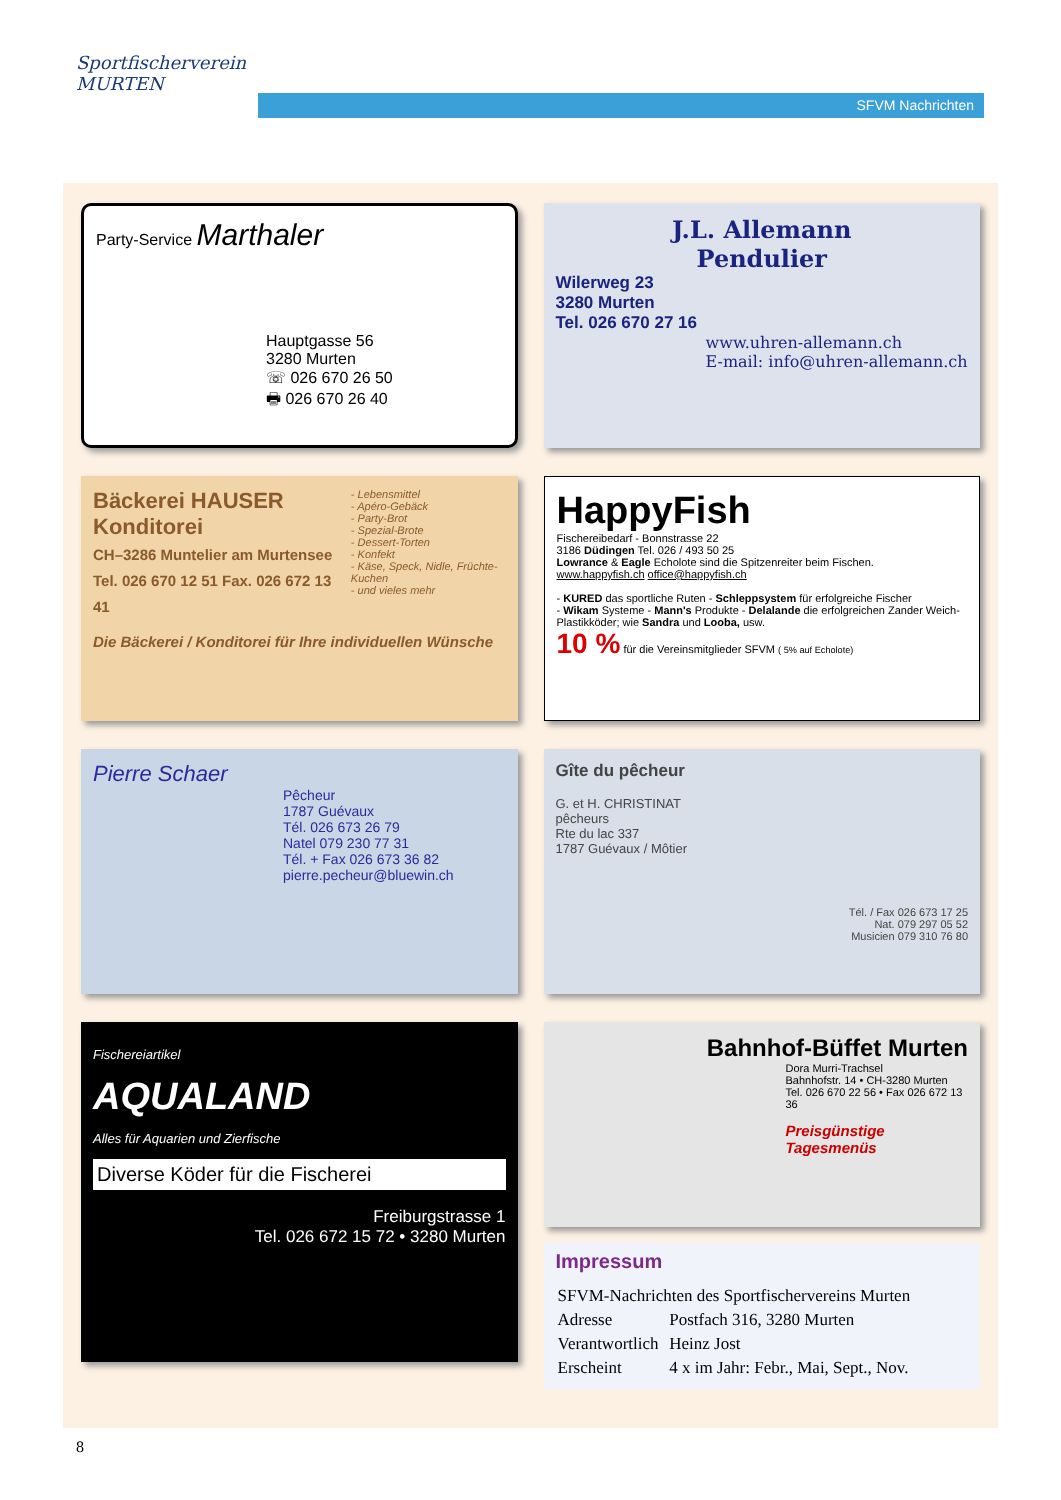Sportfischerverein MURTEN
SFVM Nachrichten
Party-Service Marthaler
Hauptgasse 56
3280 Murten
☏ 026 670 26 50
🖶 026 670 26 40
J.L. Allemann
Pendulier
Wilerweg 23
3280 Murten
Tel. 026 670 27 16
www.uhren-allemann.ch
E-mail: info@uhren-allemann.ch
Bäckerei HAUSER Konditorei
CH–3286 Muntelier am Murtensee
Tel. 026 670 12 51 Fax. 026 672 13 41
- Lebensmittel
- Apéro-Gebäck
- Party-Brot
- Spezial-Brote
- Dessert-Torten
- Konfekt
- Käse, Speck, Nidle, Früchte-Kuchen
- und vieles mehr
Die Bäckerei / Konditorei für Ihre individuellen Wünsche
HappyFish
Fischereibedarf - Bonnstrasse 22
3186 Düdingen Tel. 026 / 493 50 25
Lowrance & Eagle Echolote sind die Spitzenreiter beim Fischen.
www.happyfish.ch office@happyfish.ch
- KURED das sportliche Ruten - Schleppsystem für erfolgreiche Fischer
- Wikam Systeme - Mann's Produkte - Delalande die erfolgreichen Zander Weich-Plastikköder; wie Sandra und Looba, usw.
10 % für die Vereinsmitglieder SFVM ( 5% auf Echolote)
Pierre Schaer
Pêcheur
1787 Guévaux
Tél. 026 673 26 79
Natel 079 230 77 31
Tél. + Fax 026 673 36 82
pierre.pecheur@bluewin.ch
Gîte du pêcheur
G. et H. CHRISTINAT
pêcheurs
Rte du lac 337
1787 Guévaux / Môtier
Tél. / Fax 026 673 17 25
Nat. 079 297 05 52
Musicien 079 310 76 80
Fischereiartikel
AQUALAND
Alles für Aquarien und Zierfische
Diverse Köder für die Fischerei
Freiburgstrasse 1
Tel. 026 672 15 72 • 3280 Murten
Bahnhof-Büffet Murten
Dora Murri-Trachsel
Bahnhofstr. 14 • CH-3280 Murten
Tel. 026 670 22 56 • Fax 026 672 13 36
Preisgünstige Tagesmenüs
Impressum
| SFVM-Nachrichten des Sportfischervereins Murten | |
| Adresse | Postfach 316, 3280 Murten |
| Verantwortlich | Heinz Jost |
| Erscheint | 4 x im Jahr: Febr., Mai, Sept., Nov. |
8